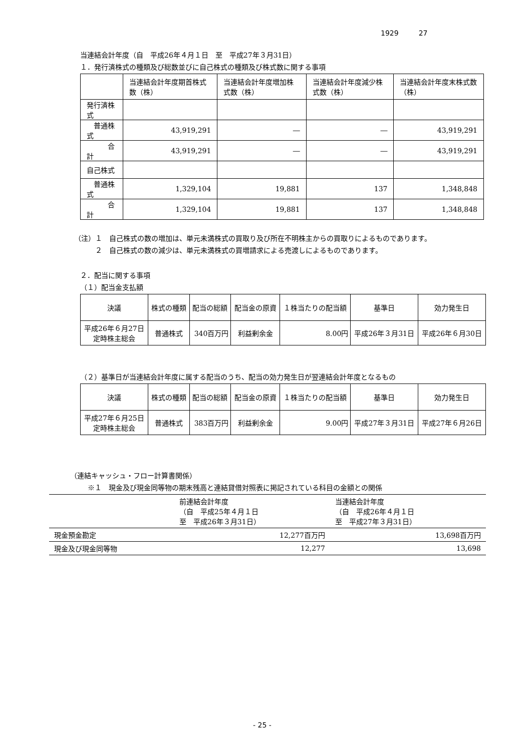1929 27
当連結会計年度（自　平成26年４月１日　至　平成27年３月31日）
１．発行済株式の種類及び総数並びに自己株式の種類及び株式数に関する事項
| | 当連結会計年度期首株式数（株） | 当連結会計年度増加株式数（株） | 当連結会計年度減少株式数（株） | 当連結会計年度末株式数（株） |
| 発行済株式 | | | | |
| 普通株式 | 43,919,291 | ― | ― | 43,919,291 |
| 合計 | 43,919,291 | ― | ― | 43,919,291 |
| 自己株式 | | | | |
| 普通株式 | 1,329,104 | 19,881 | 137 | 1,348,848 |
| 合計 | 1,329,104 | 19,881 | 137 | 1,348,848 |
（注）１　自己株式の数の増加は、単元未満株式の買取り及び所在不明株主からの買取りによるものであります。
２　自己株式の数の減少は、単元未満株式の買増請求による売渡しによるものであります。
２．配当に関する事項
（１）配当金支払額
| 決議 | 株式の種類 | 配当の総額 | 配当金の原資 | １株当たりの配当額 | 基準日 | 効力発生日 |
| 平成26年６月27日 定時株主総会 | 普通株式 | 340百万円 | 利益剰余金 | 8.00円 | 平成26年３月31日 | 平成26年６月30日 |
（２）基準日が当連結会計年度に属する配当のうち、配当の効力発生日が翌連結会計年度となるもの
| 決議 | 株式の種類 | 配当の総額 | 配当金の原資 | １株当たりの配当額 | 基準日 | 効力発生日 |
| 平成27年６月25日 定時株主総会 | 普通株式 | 383百万円 | 利益剰余金 | 9.00円 | 平成27年３月31日 | 平成27年６月26日 |
（連結キャッシュ・フロー計算書関係）
※１　現金及び現金同等物の期末残高と連結貸借対照表に掲記されている科目の金額との関係
| | 前連結会計年度 （自 平成25年４月１日 至 平成26年３月31日） | 当連結会計年度 （自 平成26年４月１日 至 平成27年３月31日） |
| 現金預金勘定 | 12,277百万円 | 13,698百万円 |
| 現金及び現金同等物 | 12,277 | 13,698 |
- 25 -